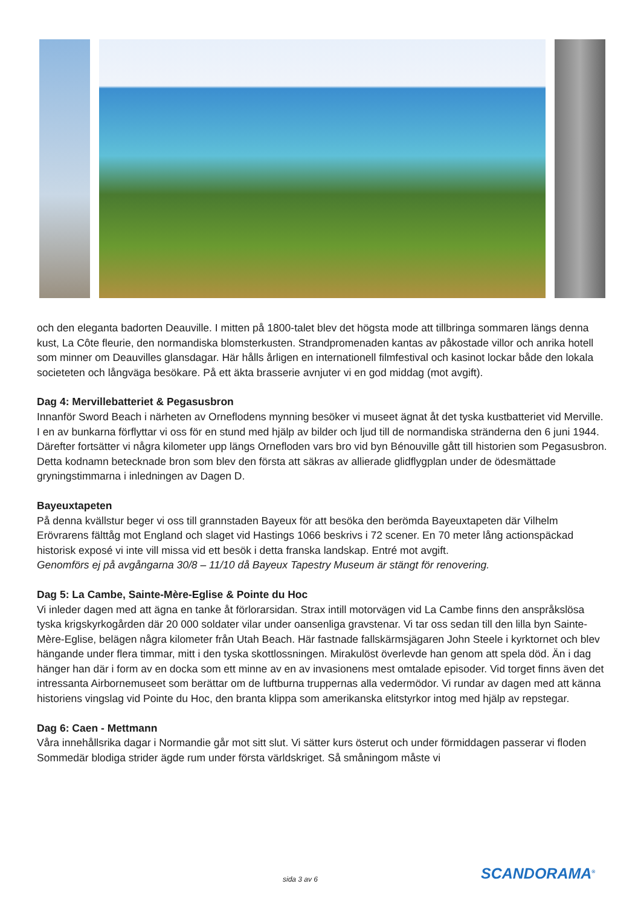och den eleganta badorten Deauville. I mitten på 1800-talet blev det högsta mode att tillbringa sommaren längs denna kust, La Côte fleurie, den normandiska blomsterkusten. Strandpromenaden kantas av påkostade villor och anrika hotell som minner om Deauvilles glansdagar. Här hålls årligen en internationell filmfestival och kasinot lockar både den lokala societeten och långväga besökare. På ett äkta brasserie avnjuter vi en god middag (mot avgift).
Dag 4: Mervillebatteriet & Pegasusbron
Innanför Sword Beach i närheten av Orneflodens mynning besöker vi museet ägnat åt det tyska kustbatteriet vid Merville. I en av bunkarna förflyttar vi oss för en stund med hjälp av bilder och ljud till de normandiska stränderna den 6 juni 1944. Därefter fortsätter vi några kilometer upp längs Ornefloden vars bro vid byn Bénouville gått till historien som Pegasusbron. Detta kodnamn betecknade bron som blev den första att säkras av allierade glidflygplan under de ödesmättade gryningstimmarna i inledningen av Dagen D.
Bayeuxtapeten
På denna kvällstur beger vi oss till grannstaden Bayeux för att besöka den berömda Bayeuxtapeten där Vilhelm Erövrarens fälttåg mot England och slaget vid Hastings 1066 beskrivs i 72 scener. En 70 meter lång actionspäckad historisk exposé vi inte vill missa vid ett besök i detta franska landskap. Entré mot avgift.
Genomförs ej på avgångarna 30/8 – 11/10 då Bayeux Tapestry Museum är stängt för renovering.
Dag 5: La Cambe, Sainte-Mère-Eglise & Pointe du Hoc
Vi inleder dagen med att ägna en tanke åt förlorarsidan. Strax intill motorvägen vid La Cambe finns den anspråkslösa tyska krigskyrkogården där 20 000 soldater vilar under oansenliga gravstenar. Vi tar oss sedan till den lilla byn Sainte-Mère-Eglise, belägen några kilometer från Utah Beach. Här fastnade fallskärmsjägaren John Steele i kyrktornet och blev hängande under flera timmar, mitt i den tyska skottlossningen. Mirakulöst överlevde han genom att spela död. Än i dag hänger han där i form av en docka som ett minne av en av invasionens mest omtalade episoder. Vid torget finns även det intressanta Airbornemuseet som berättar om de luftburna truppernas alla vedermödor. Vi rundar av dagen med att känna historiens vingslag vid Pointe du Hoc, den branta klippa som amerikanska elitstyrkor intog med hjälp av repstegar.
Dag 6: Caen - Mettmann
Våra innehållsrika dagar i Normandie går mot sitt slut. Vi sätter kurs österut och under förmiddagen passerar vi floden Sommedär blodiga strider ägde rum under första världskriget. Så småningom måste vi
sida 3 av 6 SCANDORAMA<sup>®</sup>